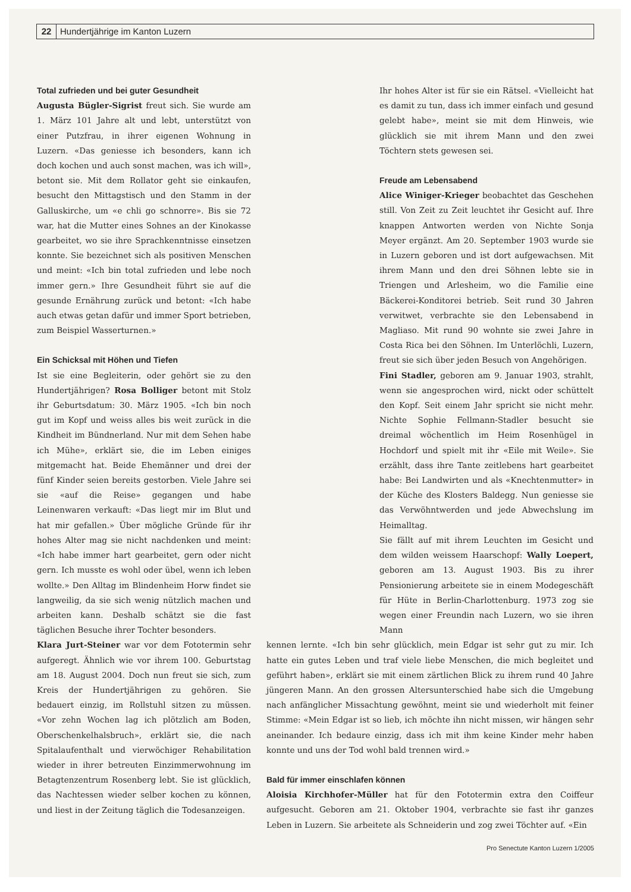22 Hundertjährige im Kanton Luzern
Total zufrieden und bei guter Gesundheit
Augusta Bügler-Sigrist freut sich. Sie wurde am 1. März 101 Jahre alt und lebt, unterstützt von einer Putzfrau, in ihrer eigenen Wohnung in Luzern. «Das geniesse ich besonders, kann ich doch kochen und auch sonst machen, was ich will», betont sie. Mit dem Rollator geht sie einkaufen, besucht den Mittagstisch und den Stamm in der Galluskirche, um «e chli go schnorre». Bis sie 72 war, hat die Mutter eines Sohnes an der Kinokasse gearbeitet, wo sie ihre Sprachkenntnisse einsetzen konnte. Sie bezeichnet sich als positiven Menschen und meint: «Ich bin total zufrieden und lebe noch immer gern.» Ihre Gesundheit führt sie auf die gesunde Ernährung zurück und betont: «Ich habe auch etwas getan dafür und immer Sport betrieben, zum Beispiel Wasserturnen.»
Ein Schicksal mit Höhen und Tiefen
Ist sie eine Begleiterin, oder gehört sie zu den Hundertjährigen? Rosa Bolliger betont mit Stolz ihr Geburtsdatum: 30. März 1905. «Ich bin noch gut im Kopf und weiss alles bis weit zurück in die Kindheit im Bündnerland. Nur mit dem Sehen habe ich Mühe», erklärt sie, die im Leben einiges mitgemacht hat. Beide Ehemänner und drei der fünf Kinder seien bereits gestorben. Viele Jahre sei sie «auf die Reise» gegangen und habe Leinenwaren verkauft: «Das liegt mir im Blut und hat mir gefallen.» Über mögliche Gründe für ihr hohes Alter mag sie nicht nachdenken und meint: «Ich habe immer hart gearbeitet, gern oder nicht gern. Ich musste es wohl oder übel, wenn ich leben wollte.» Den Alltag im Blindenheim Horw findet sie langweilig, da sie sich wenig nützlich machen und arbeiten kann. Deshalb schätzt sie die fast täglichen Besuche ihrer Tochter besonders.
Klara Jurt-Steiner war vor dem Fototermin sehr aufgeregt. Ähnlich wie vor ihrem 100. Geburtstag am 18. August 2004. Doch nun freut sie sich, zum Kreis der Hundertjährigen zu gehören. Sie bedauert einzig, im Rollstuhl sitzen zu müssen. «Vor zehn Wochen lag ich plötzlich am Boden, Oberschenkelhalsbruch», erklärt sie, die nach Spitalaufenthalt und vierwöchiger Rehabilitation wieder in ihrer betreuten Einzimmerwohnung im Betagtenzentrum Rosenberg lebt. Sie ist glücklich, das Nachtessen wieder selber kochen zu können, und liest in der Zeitung täglich die Todesanzeigen.
Ihr hohes Alter ist für sie ein Rätsel. «Vielleicht hat es damit zu tun, dass ich immer einfach und gesund gelebt habe», meint sie mit dem Hinweis, wie glücklich sie mit ihrem Mann und den zwei Töchtern stets gewesen sei.
Freude am Lebensabend
Alice Winiger-Krieger beobachtet das Geschehen still. Von Zeit zu Zeit leuchtet ihr Gesicht auf. Ihre knappen Antworten werden von Nichte Sonja Meyer ergänzt. Am 20. September 1903 wurde sie in Luzern geboren und ist dort aufgewachsen. Mit ihrem Mann und den drei Söhnen lebte sie in Triengen und Arlesheim, wo die Familie eine Bäckerei-Konditorei betrieb. Seit rund 30 Jahren verwitwet, verbrachte sie den Lebensabend in Magliaso. Mit rund 90 wohnte sie zwei Jahre in Costa Rica bei den Söhnen. Im Unterlöchli, Luzern, freut sie sich über jeden Besuch von Angehörigen.
Fini Stadler, geboren am 9. Januar 1903, strahlt, wenn sie angesprochen wird, nickt oder schüttelt den Kopf. Seit einem Jahr spricht sie nicht mehr. Nichte Sophie Fellmann-Stadler besucht sie dreimal wöchentlich im Heim Rosenhügel in Hochdorf und spielt mit ihr «Eile mit Weile». Sie erzählt, dass ihre Tante zeitlebens hart gearbeitet habe: Bei Landwirten und als «Knechtenmutter» in der Küche des Klosters Baldegg. Nun geniesse sie das Verwöhntwerden und jede Abwechslung im Heimalltag.
Sie fällt auf mit ihrem Leuchten im Gesicht und dem wilden weissem Haarschopf: Wally Loepert, geboren am 13. August 1903. Bis zu ihrer Pensionierung arbeitete sie in einem Modegeschäft für Hüte in Berlin-Charlottenburg. 1973 zog sie wegen einer Freundin nach Luzern, wo sie ihren Mann
kennen lernte. «Ich bin sehr glücklich, mein Edgar ist sehr gut zu mir. Ich hatte ein gutes Leben und traf viele liebe Menschen, die mich begleitet und geführt haben», erklärt sie mit einem zärtlichen Blick zu ihrem rund 40 Jahre jüngeren Mann. An den grossen Altersunterschied habe sich die Umgebung nach anfänglicher Missachtung gewöhnt, meint sie und wiederholt mit feiner Stimme: «Mein Edgar ist so lieb, ich möchte ihn nicht missen, wir hängen sehr aneinander. Ich bedaure einzig, dass ich mit ihm keine Kinder mehr haben konnte und uns der Tod wohl bald trennen wird.»
Bald für immer einschlafen können
Aloisia Kirchhofer-Müller hat für den Fototermin extra den Coiffeur aufgesucht. Geboren am 21. Oktober 1904, verbrachte sie fast ihr ganzes Leben in Luzern. Sie arbeitete als Schneiderin und zog zwei Töchter auf. «Ein
Pro Senectute Kanton Luzern 1/2005